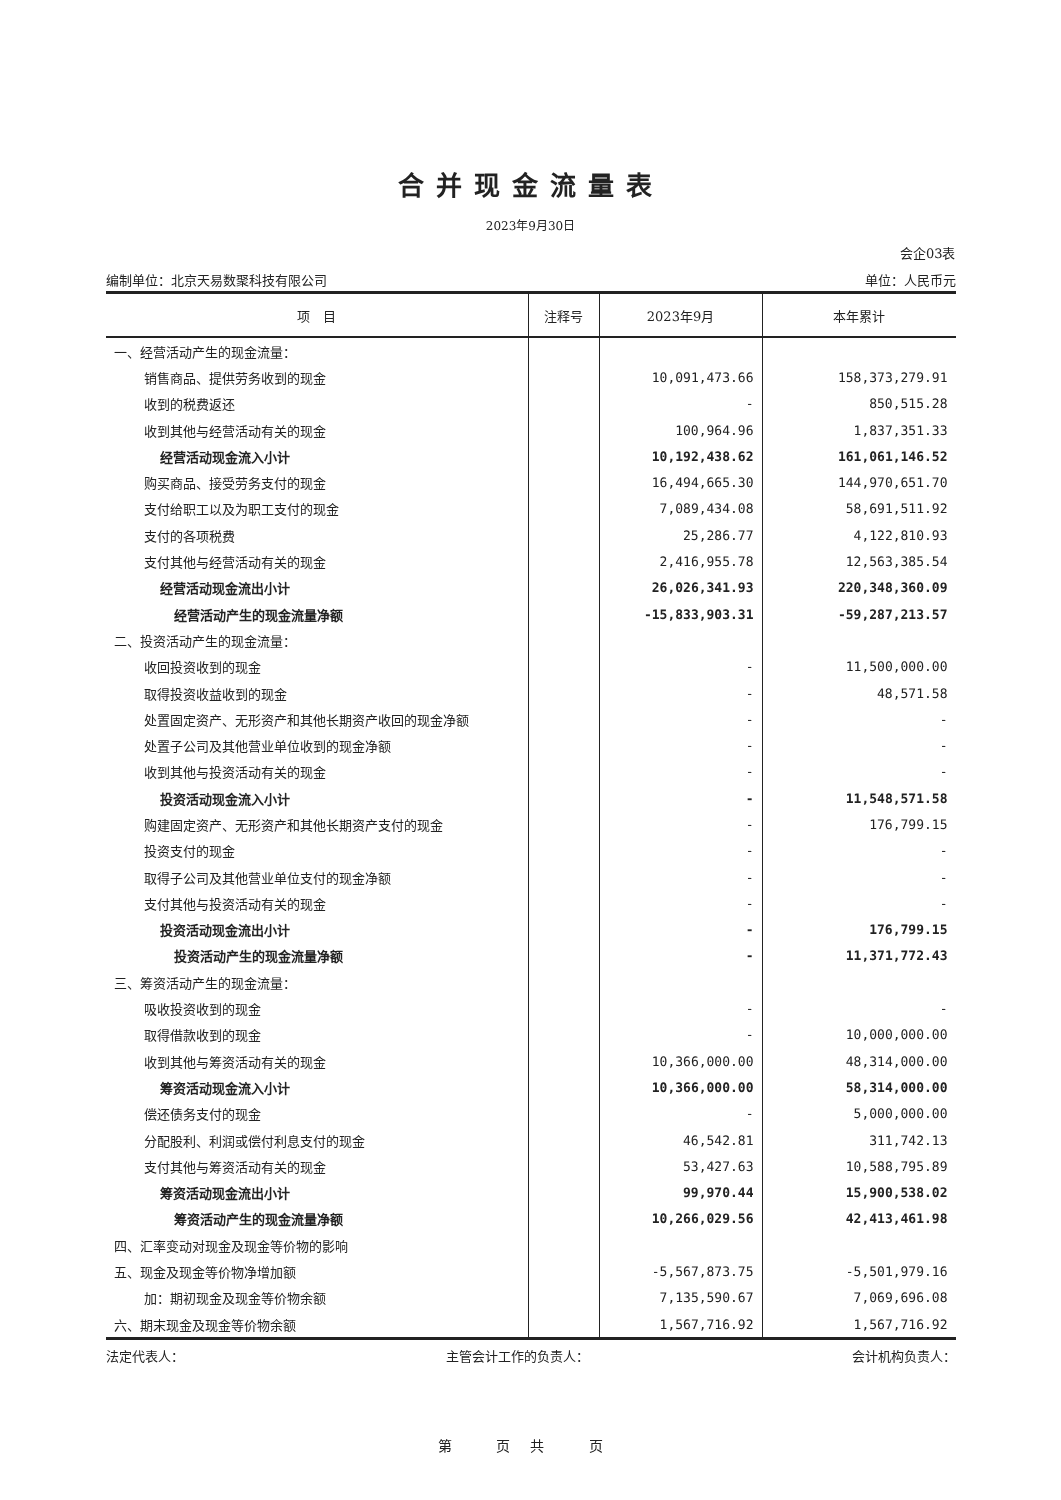合并现金流量表
2023年9月30日
会企03表
编制单位：北京天易数聚科技有限公司 单位：人民币元
| 项 目 | 注释号 | 2023年9月 | 本年累计 |
| --- | --- | --- | --- |
| 一、经营活动产生的现金流量： | | | |
| 销售商品、提供劳务收到的现金 | | 10,091,473.66 | 158,373,279.91 |
| 收到的税费返还 | | - | 850,515.28 |
| 收到其他与经营活动有关的现金 | | 100,964.96 | 1,837,351.33 |
| 经营活动现金流入小计 | | 10,192,438.62 | 161,061,146.52 |
| 购买商品、接受劳务支付的现金 | | 16,494,665.30 | 144,970,651.70 |
| 支付给职工以及为职工支付的现金 | | 7,089,434.08 | 58,691,511.92 |
| 支付的各项税费 | | 25,286.77 | 4,122,810.93 |
| 支付其他与经营活动有关的现金 | | 2,416,955.78 | 12,563,385.54 |
| 经营活动现金流出小计 | | 26,026,341.93 | 220,348,360.09 |
| 经营活动产生的现金流量净额 | | -15,833,903.31 | -59,287,213.57 |
| 二、投资活动产生的现金流量： | | | |
| 收回投资收到的现金 | | - | 11,500,000.00 |
| 取得投资收益收到的现金 | | - | 48,571.58 |
| 处置固定资产、无形资产和其他长期资产收回的现金净额 | | - | - |
| 处置子公司及其他营业单位收到的现金净额 | | - | - |
| 收到其他与投资活动有关的现金 | | - | - |
| 投资活动现金流入小计 | | - | 11,548,571.58 |
| 购建固定资产、无形资产和其他长期资产支付的现金 | | - | 176,799.15 |
| 投资支付的现金 | | - | - |
| 取得子公司及其他营业单位支付的现金净额 | | - | - |
| 支付其他与投资活动有关的现金 | | - | - |
| 投资活动现金流出小计 | | - | 176,799.15 |
| 投资活动产生的现金流量净额 | | - | 11,371,772.43 |
| 三、筹资活动产生的现金流量： | | | |
| 吸收投资收到的现金 | | - | - |
| 取得借款收到的现金 | | - | 10,000,000.00 |
| 收到其他与筹资活动有关的现金 | | 10,366,000.00 | 48,314,000.00 |
| 筹资活动现金流入小计 | | 10,366,000.00 | 58,314,000.00 |
| 偿还债务支付的现金 | | - | 5,000,000.00 |
| 分配股利、利润或偿付利息支付的现金 | | 46,542.81 | 311,742.13 |
| 支付其他与筹资活动有关的现金 | | 53,427.63 | 10,588,795.89 |
| 筹资活动现金流出小计 | | 99,970.44 | 15,900,538.02 |
| 筹资活动产生的现金流量净额 | | 10,266,029.56 | 42,413,461.98 |
| 四、汇率变动对现金及现金等价物的影响 | | | |
| 五、现金及现金等价物净增加额 | | -5,567,873.75 | -5,501,979.16 |
| 加：期初现金及现金等价物余额 | | 7,135,590.67 | 7,069,696.08 |
| 六、期末现金及现金等价物余额 | | 1,567,716.92 | 1,567,716.92 |
法定代表人： 主管会计工作的负责人： 会计机构负责人：
第 页共 页